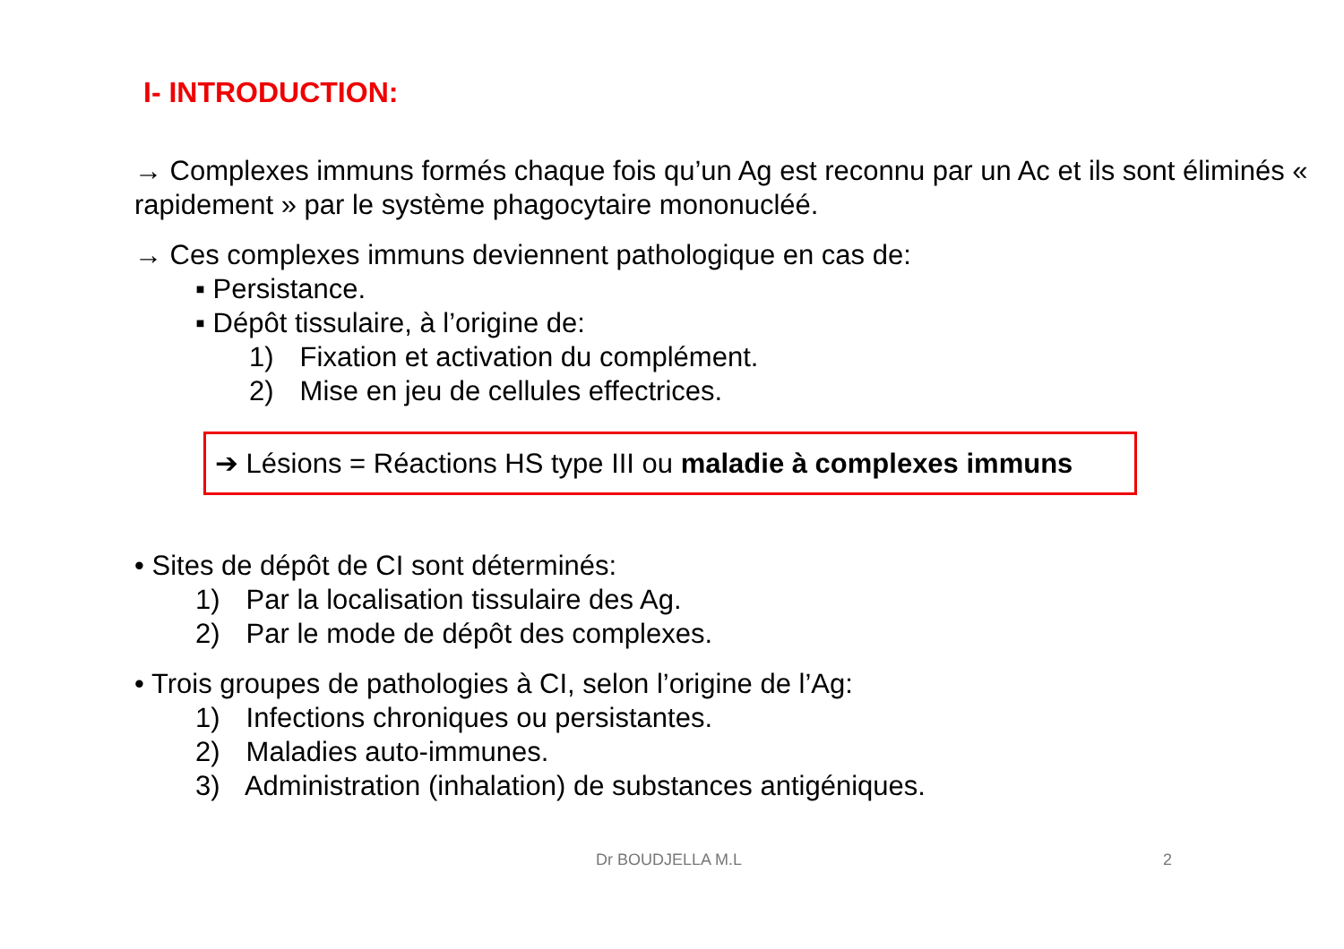I- INTRODUCTION:
→ Complexes immuns formés chaque fois qu’un Ag est reconnu par un Ac et ils sont éliminés « rapidement » par le système phagocytaire mononucléé.
→ Ces complexes immuns deviennent pathologique en cas de:
▪ Persistance.
▪ Dépôt tissulaire, à l’origine de:
1) Fixation et activation du complément.
2) Mise en jeu de cellules effectrices.
➔ Lésions = Réactions HS type III ou maladie à complexes immuns
• Sites de dépôt de CI sont déterminés:
1) Par la localisation tissulaire des Ag.
2) Par le mode de dépôt des complexes.
• Trois groupes de pathologies à CI, selon l’origine de l’Ag:
1) Infections chroniques ou persistantes.
2) Maladies auto-immunes.
3) Administration (inhalation) de substances antigéniques.
Dr BOUDJELLA M.L 2